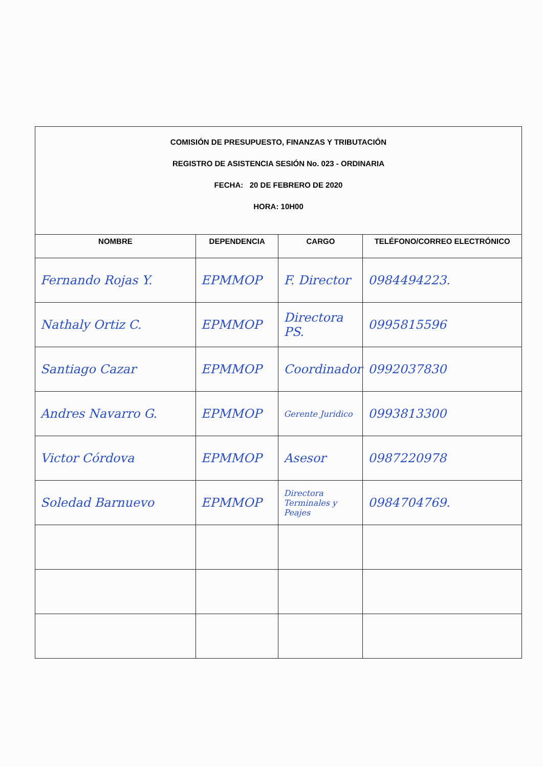COMISIÓN DE PRESUPUESTO, FINANZAS Y TRIBUTACIÓN
REGISTRO DE ASISTENCIA SESIÓN No. 023 - ORDINARIA
FECHA: 20 DE FEBRERO DE 2020
HORA: 10H00
| NOMBRE | DEPENDENCIA | CARGO | TELÉFONO/CORREO ELECTRÓNICO |
| --- | --- | --- | --- |
| Fernando Rojas Y. | EPMMOP | F. Director | 0984494223. |
| Nathaly Ortiz C. | EPMMOP | Directora PS. | 0995815596 |
| Santiago Cazar | EPMMOP | Coordinador | 0992037830 |
| Andres Navarro G. | EPMMOP | Gerente Juridico | 0993813300 |
| Victor Córdova | EPMMOP | Asesor | 0987220978 |
| Soledad Barnuevo | EPMMOP | Directora Terminales y Peajes | 0984704769. |